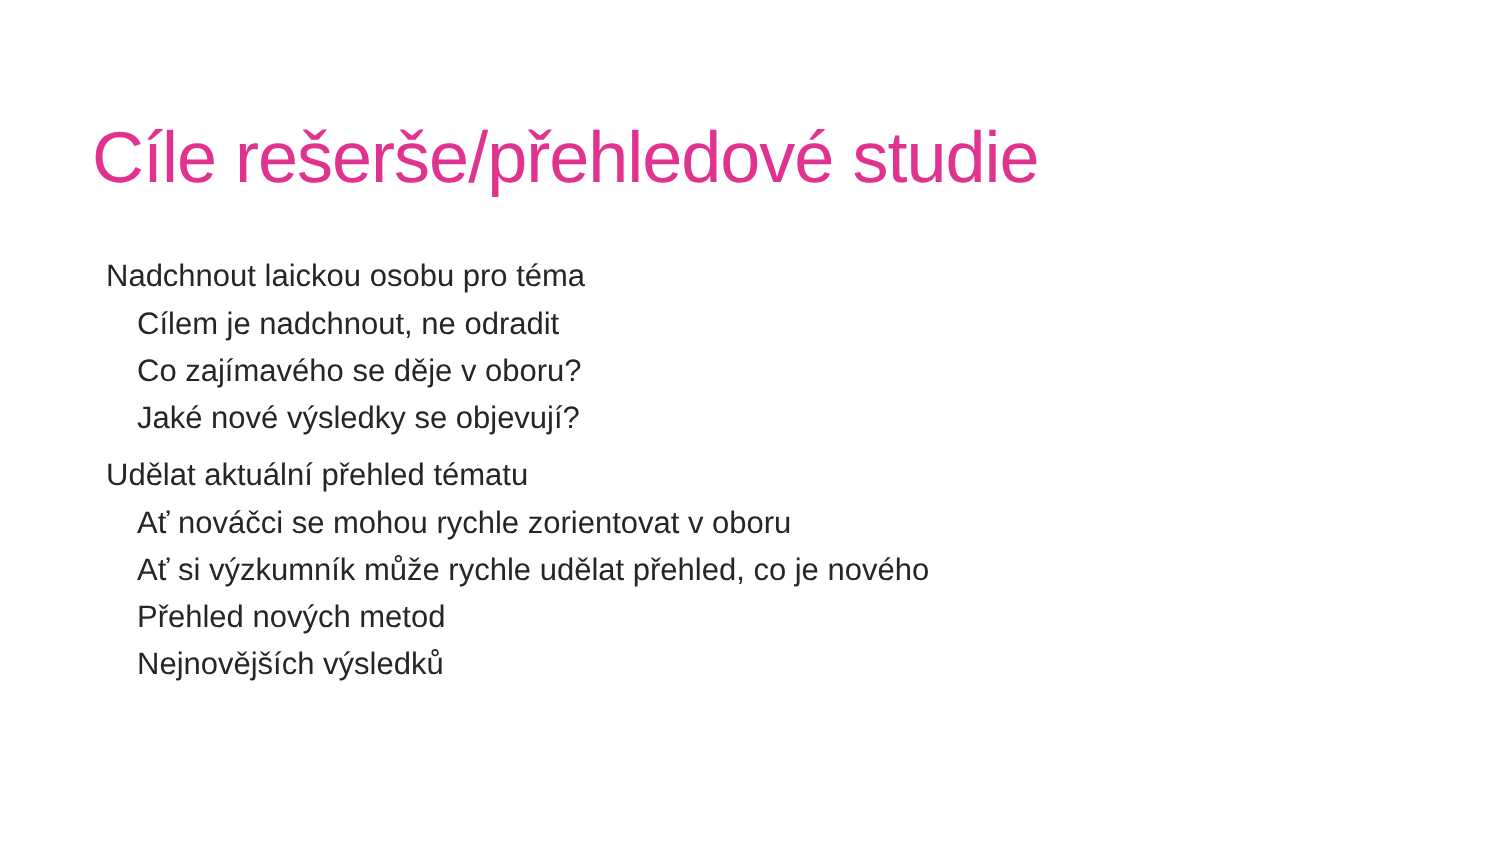Cíle rešerše/přehledové studie
Nadchnout laickou osobu pro téma
Cílem je nadchnout, ne odradit
Co zajímavého se děje v oboru?
Jaké nové výsledky se objevují?
Udělat aktuální přehled tématu
Ať nováčci se mohou rychle zorientovat v oboru
Ať si výzkumník může rychle udělat přehled, co je nového
Přehled nových metod
Nejnovějších výsledků